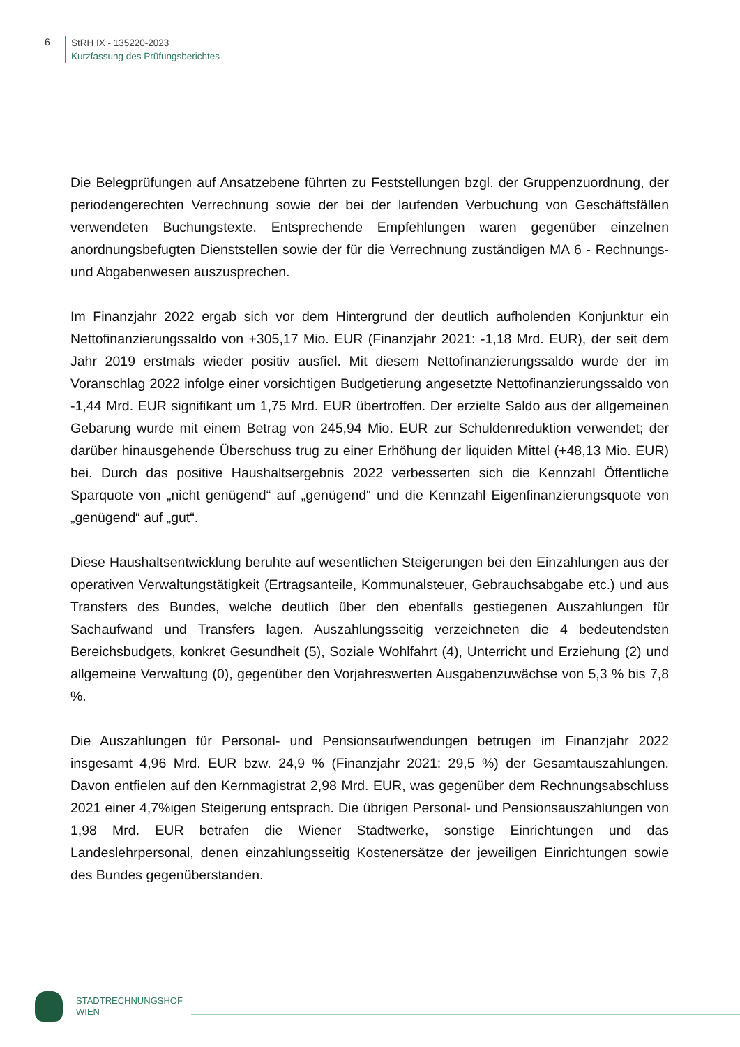6
StRH IX - 135220-2023
Kurzfassung des Prüfungsberichtes
Die Belegprüfungen auf Ansatzebene führten zu Feststellungen bzgl. der Gruppenzuordnung, der periodengerechten Verrechnung sowie der bei der laufenden Verbuchung von Geschäftsfällen verwendeten Buchungstexte. Entsprechende Empfehlungen waren gegenüber einzelnen anordnungsbefugten Dienststellen sowie der für die Verrechnung zuständigen MA 6 - Rechnungs- und Abgabenwesen auszusprechen.
Im Finanzjahr 2022 ergab sich vor dem Hintergrund der deutlich aufholenden Konjunktur ein Nettofinanzierungssaldo von +305,17 Mio. EUR (Finanzjahr 2021: -1,18 Mrd. EUR), der seit dem Jahr 2019 erstmals wieder positiv ausfiel. Mit diesem Nettofinanzierungssaldo wurde der im Voranschlag 2022 infolge einer vorsichtigen Budgetierung angesetzte Nettofinanzierungssaldo von -1,44 Mrd. EUR signifikant um 1,75 Mrd. EUR übertroffen. Der erzielte Saldo aus der allgemeinen Gebarung wurde mit einem Betrag von 245,94 Mio. EUR zur Schuldenreduktion verwendet; der darüber hinausgehende Überschuss trug zu einer Erhöhung der liquiden Mittel (+48,13 Mio. EUR) bei. Durch das positive Haushaltsergebnis 2022 verbesserten sich die Kennzahl Öffentliche Sparquote von „nicht genügend“ auf „genügend“ und die Kennzahl Eigenfinanzierungsquote von „genügend“ auf „gut“.
Diese Haushaltsentwicklung beruhte auf wesentlichen Steigerungen bei den Einzahlungen aus der operativen Verwaltungstätigkeit (Ertragsanteile, Kommunalsteuer, Gebrauchsabgabe etc.) und aus Transfers des Bundes, welche deutlich über den ebenfalls gestiegenen Auszahlungen für Sachaufwand und Transfers lagen. Auszahlungsseitig verzeichneten die 4 bedeutendsten Bereichsbudgets, konkret Gesundheit (5), Soziale Wohlfahrt (4), Unterricht und Erziehung (2) und allgemeine Verwaltung (0), gegenüber den Vorjahreswerten Ausgabenzuwächse von 5,3 % bis 7,8 %.
Die Auszahlungen für Personal- und Pensionsaufwendungen betrugen im Finanzjahr 2022 insgesamt 4,96 Mrd. EUR bzw. 24,9 % (Finanzjahr 2021: 29,5 %) der Gesamtauszahlungen. Davon entfielen auf den Kernmagistrat 2,98 Mrd. EUR, was gegenüber dem Rechnungsabschluss 2021 einer 4,7%igen Steigerung entsprach. Die übrigen Personal- und Pensionsauszahlungen von 1,98 Mrd. EUR betrafen die Wiener Stadtwerke, sonstige Einrichtungen und das Landeslehrpersonal, denen einzahlungsseitig Kostenersätze der jeweiligen Einrichtungen sowie des Bundes gegenüberstanden.
STADTRECHNUNGSHOF
WIEN